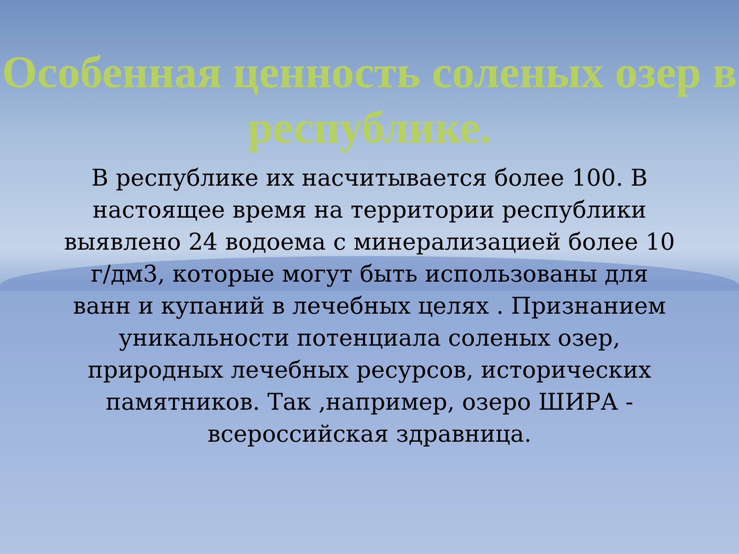Особенная ценность соленых озер в республике.
В республике их насчитывается более 100. В настоящее время на территории республики выявлено 24 водоема с минерализацией более 10 г/дм3, которые могут быть использованы для ванн и купаний в лечебных целях . Признанием уникальности потенциала соленых озер, природных лечебных ресурсов, исторических памятников. Так ,например, озеро ШИРА - всероссийская здравница.